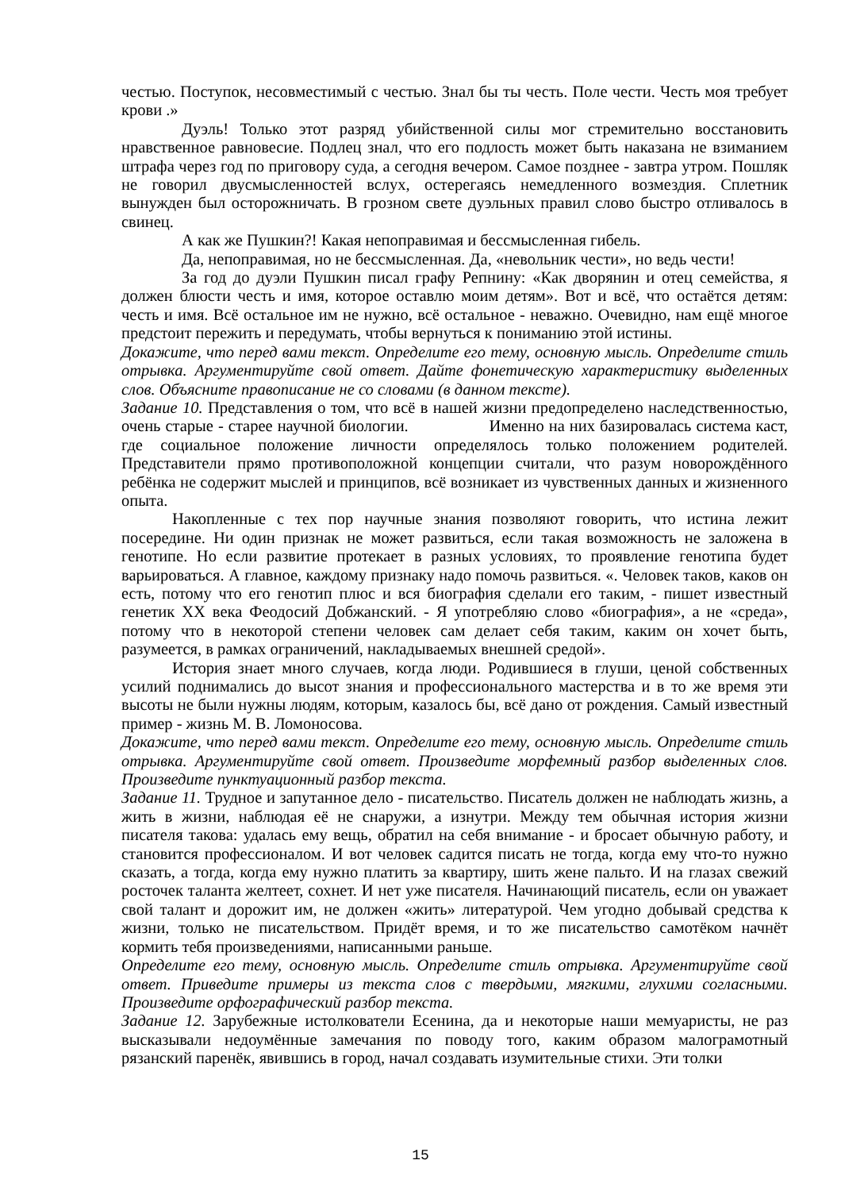честью. Поступок, несовместимый с честью. Знал бы ты честь. Поле чести. Честь моя требует крови .»
Дуэль! Только этот разряд убийственной силы мог стремительно восстановить нравственное равновесие. Подлец знал, что его подлость может быть наказана не взиманием штрафа через год по приговору суда, а сегодня вечером. Самое позднее - завтра утром. Пошляк не говорил двусмысленностей вслух, остерегаясь немедленного возмездия. Сплетник вынужден был осторожничать. В грозном свете дуэльных правил слово быстро отливалось в свинец.
А как же Пушкин?! Какая непоправимая и бессмысленная гибель.
Да, непоправимая, но не бессмысленная. Да, «невольник чести», но ведь чести!
За год до дуэли Пушкин писал графу Репнину: «Как дворянин и отец семейства, я должен блюсти честь и имя, которое оставлю моим детям». Вот и всё, что остаётся детям: честь и имя. Всё остальное им не нужно, всё остальное - неважно. Очевидно, нам ещё многое предстоит пережить и передумать, чтобы вернуться к пониманию этой истины.
Докажите, что перед вами текст. Определите его тему, основную мысль. Определите стиль отрывка. Аргументируйте свой ответ. Дайте фонетическую характеристику выделенных слов. Объясните правописание не со словами (в данном тексте).
Задание 10. Представления о том, что всё в нашей жизни предопределено наследственностью, очень старые - старее научной биологии. Именно на них базировалась система каст, где социальное положение личности определялось только положением родителей. Представители прямо противоположной концепции считали, что разум новорождённого ребёнка не содержит мыслей и принципов, всё возникает из чувственных данных и жизненного опыта.
Накопленные с тех пор научные знания позволяют говорить, что истина лежит посередине. Ни один признак не может развиться, если такая возможность не заложена в генотипе. Но если развитие протекает в разных условиях, то проявление генотипа будет варьироваться. А главное, каждому признаку надо помочь развиться. «. Человек таков, каков он есть, потому что его генотип плюс и вся биография сделали его таким, - пишет известный генетик XX века Феодосий Добжанский. - Я употребляю слово «биография», а не «среда», потому что в некоторой степени человек сам делает себя таким, каким он хочет быть, разумеется, в рамках ограничений, накладываемых внешней средой».
История знает много случаев, когда люди. Родившиеся в глуши, ценой собственных усилий поднимались до высот знания и профессионального мастерства и в то же время эти высоты не были нужны людям, которым, казалось бы, всё дано от рождения. Самый известный пример - жизнь М. В. Ломоносова.
Докажите, что перед вами текст. Определите его тему, основную мысль. Определите стиль отрывка. Аргументируйте свой ответ. Произведите морфемный разбор выделенных слов. Произведите пунктуационный разбор текста.
Задание 11. Трудное и запутанное дело - писательство. Писатель должен не наблюдать жизнь, а жить в жизни, наблюдая её не снаружи, а изнутри. Между тем обычная история жизни писателя такова: удалась ему вещь, обратил на себя внимание - и бросает обычную работу, и становится профессионалом. И вот человек садится писать не тогда, когда ему что-то нужно сказать, а тогда, когда ему нужно платить за квартиру, шить жене пальто. И на глазах свежий росточек таланта желтеет, сохнет. И нет уже писателя. Начинающий писатель, если он уважает свой талант и дорожит им, не должен «жить» литературой. Чем угодно добывай средства к жизни, только не писательством. Придёт время, и то же писательство самотёком начнёт кормить тебя произведениями, написанными раньше.
Определите его тему, основную мысль. Определите стиль отрывка. Аргументируйте свой ответ. Приведите примеры из текста слов с твердыми, мягкими, глухими согласными. Произведите орфографический разбор текста.
Задание 12. Зарубежные истолкователи Есенина, да и некоторые наши мемуаристы, не раз высказывали недоумённые замечания по поводу того, каким образом малограмотный рязанский паренёк, явившись в город, начал создавать изумительные стихи. Эти толки
15